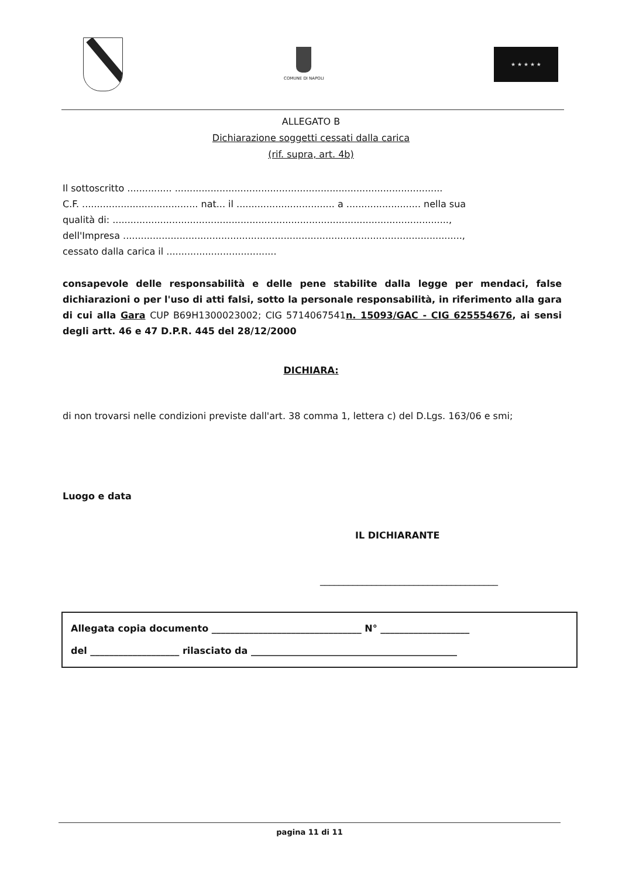COMUNE DI NAPOLI ★ ★ ★ ★ ★
ALLEGATO B
Dichiarazione soggetti cessati dalla carica
(rif. supra, art. 4b)
Il sottoscritto ............... ..........................................................................................
C.F. ....................................... nat... il ................................. a ......................... nella sua
qualità di: .................................................................................................................,
dell'Impresa ..................................................................................................................,
cessato dalla carica il .....................................
consapevole delle responsabilità e delle pene stabilite dalla legge per mendaci, false dichiarazioni o per l'uso di atti falsi, sotto la personale responsabilità, in riferimento alla gara di cui alla Gara CUP B69H1300023002; CIG 5714067541 n. 15093/GAC - CIG 625554676, ai sensi degli artt. 46 e 47 D.P.R. 445 del 28/12/2000
DICHIARA:
di non trovarsi nelle condizioni previste dall'art. 38 comma 1, lettera c) del D.Lgs. 163/06 e smi;
Luogo e data
IL DICHIARANTE
______________________________________
Allegata copia documento ________________________________ N° ___________________
del ___________________ rilasciato da ____________________________________________
pagina 11 di 11